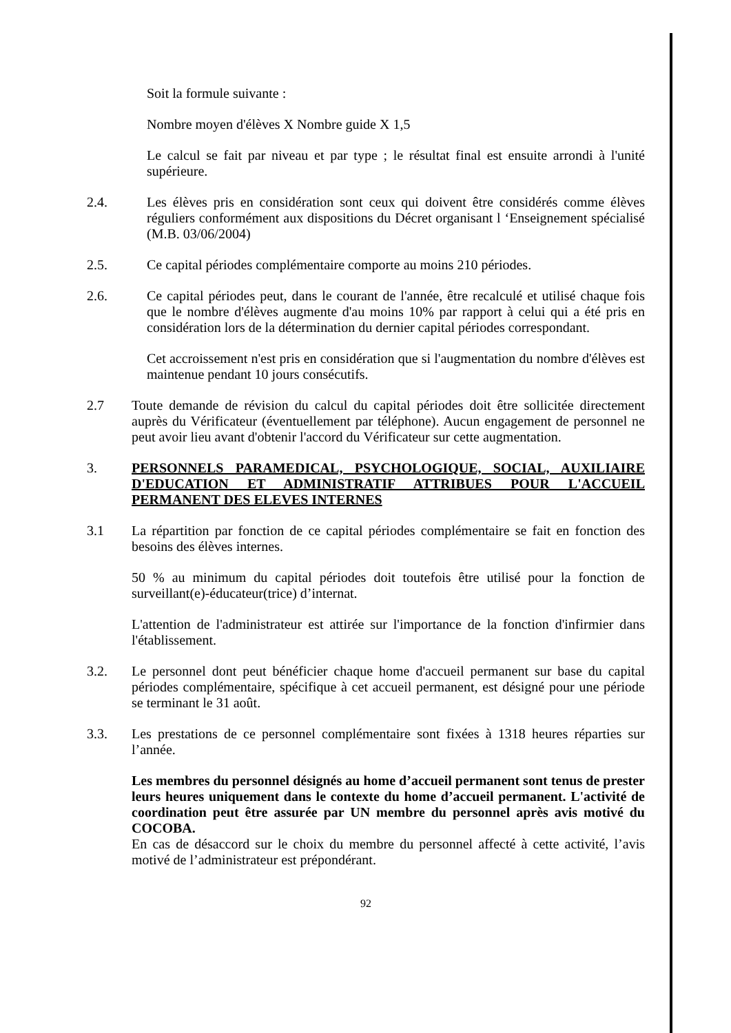Soit la formule suivante :
Nombre moyen d'élèves X Nombre guide X 1,5
Le calcul se fait par niveau et par type ; le résultat final est ensuite arrondi à l'unité supérieure.
2.4. Les élèves pris en considération sont ceux qui doivent être considérés comme élèves réguliers conformément aux dispositions du Décret organisant l ‘Enseignement spécialisé (M.B. 03/06/2004)
2.5. Ce capital périodes complémentaire comporte au moins 210 périodes.
2.6. Ce capital périodes peut, dans le courant de l'année, être recalculé et utilisé chaque fois que le nombre d'élèves augmente d'au moins 10% par rapport à celui qui a été pris en considération lors de la détermination du dernier capital périodes correspondant.
Cet accroissement n'est pris en considération que si l'augmentation du nombre d'élèves est maintenue pendant 10 jours consécutifs.
2.7 Toute demande de révision du calcul du capital périodes doit être sollicitée directement auprès du Vérificateur (éventuellement par téléphone). Aucun engagement de personnel ne peut avoir lieu avant d'obtenir l'accord du Vérificateur sur cette augmentation.
3. PERSONNELS PARAMEDICAL, PSYCHOLOGIQUE, SOCIAL, AUXILIAIRE D'EDUCATION ET ADMINISTRATIF ATTRIBUES POUR L'ACCUEIL PERMANENT DES ELEVES INTERNES
3.1 La répartition par fonction de ce capital périodes complémentaire se fait en fonction des besoins des élèves internes.
50 % au minimum du capital périodes doit toutefois être utilisé pour la fonction de surveillant(e)-éducateur(trice) d’internat.
L'attention de l'administrateur est attirée sur l'importance de la fonction d'infirmier dans l'établissement.
3.2. Le personnel dont peut bénéficier chaque home d'accueil permanent sur base du capital périodes complémentaire, spécifique à cet accueil permanent, est désigné pour une période se terminant le 31 août.
3.3. Les prestations de ce personnel complémentaire sont fixées à 1318 heures réparties sur l’année.
Les membres du personnel désignés au home d’accueil permanent sont tenus de prester leurs heures uniquement dans le contexte du home d’accueil permanent. L'activité de coordination peut être assurée par UN membre du personnel après avis motivé du COCOBA.
En cas de désaccord sur le choix du membre du personnel affecté à cette activité, l’avis motivé de l’administrateur est prépondérant.
92